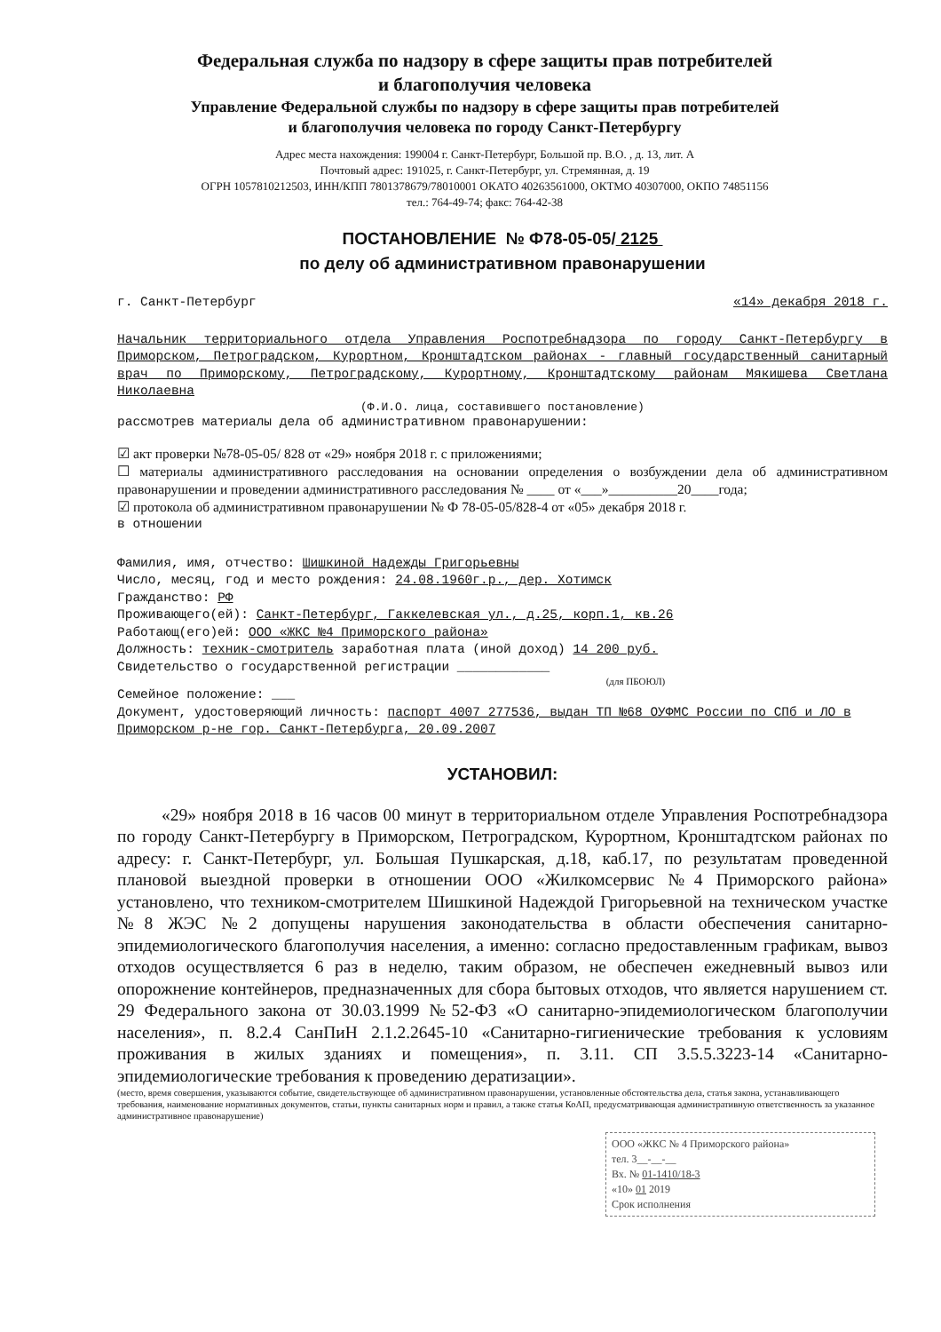Федеральная служба по надзору в сфере защиты прав потребителей
и благополучия человека
Управление Федеральной службы по надзору в сфере защиты прав потребителей
и благополучия человека по городу Санкт-Петербургу
Адрес места нахождения: 199004 г. Санкт-Петербург, Большой пр. В.О. , д. 13, лит. А
Почтовый адрес: 191025, г. Санкт-Петербург, ул. Стремянная, д. 19
ОГРН 1057810212503, ИНН/КПП 7801378679/78010001 ОКАТО 40263561000, ОКТМО 40307000, ОКПО 74851156
тел.: 764-49-74; факс: 764-42-38
ПОСТАНОВЛЕНИЕ № Ф78-05-05/ 2125
по делу об административном правонарушении
г. Санкт-Петербург «14» декабря 2018 г.
Начальник территориального отдела Управления Роспотребнадзора по городу Санкт-Петербургу в Приморском, Петроградском, Курортном, Кронштадтском районах - главный государственный санитарный врач по Приморскому, Петроградскому, Курортному, Кронштадтскому районам Мякишева Светлана Николаевна
(Ф.И.О. лица, составившего постановление)
рассмотрев материалы дела об административном правонарушении:
☑ акт проверки №78-05-05/ 828 от «29» ноября 2018 г. с приложениями;
☐ материалы административного расследования на основании определения о возбуждении дела об административном правонарушении и проведении административного расследования № ____ от «___»__________20____года;
☑ протокола об административном правонарушении № Ф 78-05-05/828-4 от «05» декабря 2018 г.
в отношении
Фамилия, имя, отчество: Шишкиной Надежды Григорьевны
Число, месяц, год и место рождения: 24.08.1960г.р., дер. Хотимск
Гражданство: РФ
Проживающего(ей): Санкт-Петербург, Гаккелевская ул., д.25, корп.1, кв.26
Работающ(его)ей: ООО «ЖКС №4 Приморского района»
Должность: техник-смотритель заработная плата (иной доход) 14 200 руб.
Свидетельство о государственной регистрации ____________
(для ПБОЮЛ)
Семейное положение: ___
Документ, удостоверяющий личность: паспорт 4007 277536, выдан ТП №68 ОУФМС России по СПб и ЛО в Приморском р-не гор. Санкт-Петербурга, 20.09.2007
УСТАНОВИЛ:
«29» ноября 2018 в 16 часов 00 минут в территориальном отделе Управления Роспотребнадзора по городу Санкт-Петербургу в Приморском, Петроградском, Курортном, Кронштадтском районах по адресу: г. Санкт-Петербург, ул. Большая Пушкарская, д.18, каб.17, по результатам проведенной плановой выездной проверки в отношении ООО «Жилкомсервис №4 Приморского района» установлено, что техником-смотрителем Шишкиной Надеждой Григорьевной на техническом участке №8 ЖЭС №2 допущены нарушения законодательства в области обеспечения санитарно-эпидемиологического благополучия населения, а именно: согласно предоставленным графикам, вывоз отходов осуществляется 6 раз в неделю, таким образом, не обеспечен ежедневный вывоз или опорожнение контейнеров, предназначенных для сбора бытовых отходов, что является нарушением ст. 29 Федерального закона от 30.03.1999 №52-ФЗ «О санитарно-эпидемиологическом благополучии населения», п. 8.2.4 СанПиН 2.1.2.2645-10 «Санитарно-гигиенические требования к условиям проживания в жилых зданиях и помещения», п. 3.11. СП 3.5.5.3223-14 «Санитарно-эпидемиологические требования к проведению дератизации».
(место, время совершения, указываются событие, свидетельствующее об административном правонарушении, установленные обстоятельства дела, статья закона, устанавливающего требования, наименование нормативных документов, статьи, пункты санитарных норм и правил, а также статья КоАП, предусматривающая административную ответственность за указанное административное правонарушение)
ООО «ЖКС № 4 Приморского района»
тел. 3__-__-__
Вх. № 01-1410/18-3
«10» 01 2019
Срок исполнения